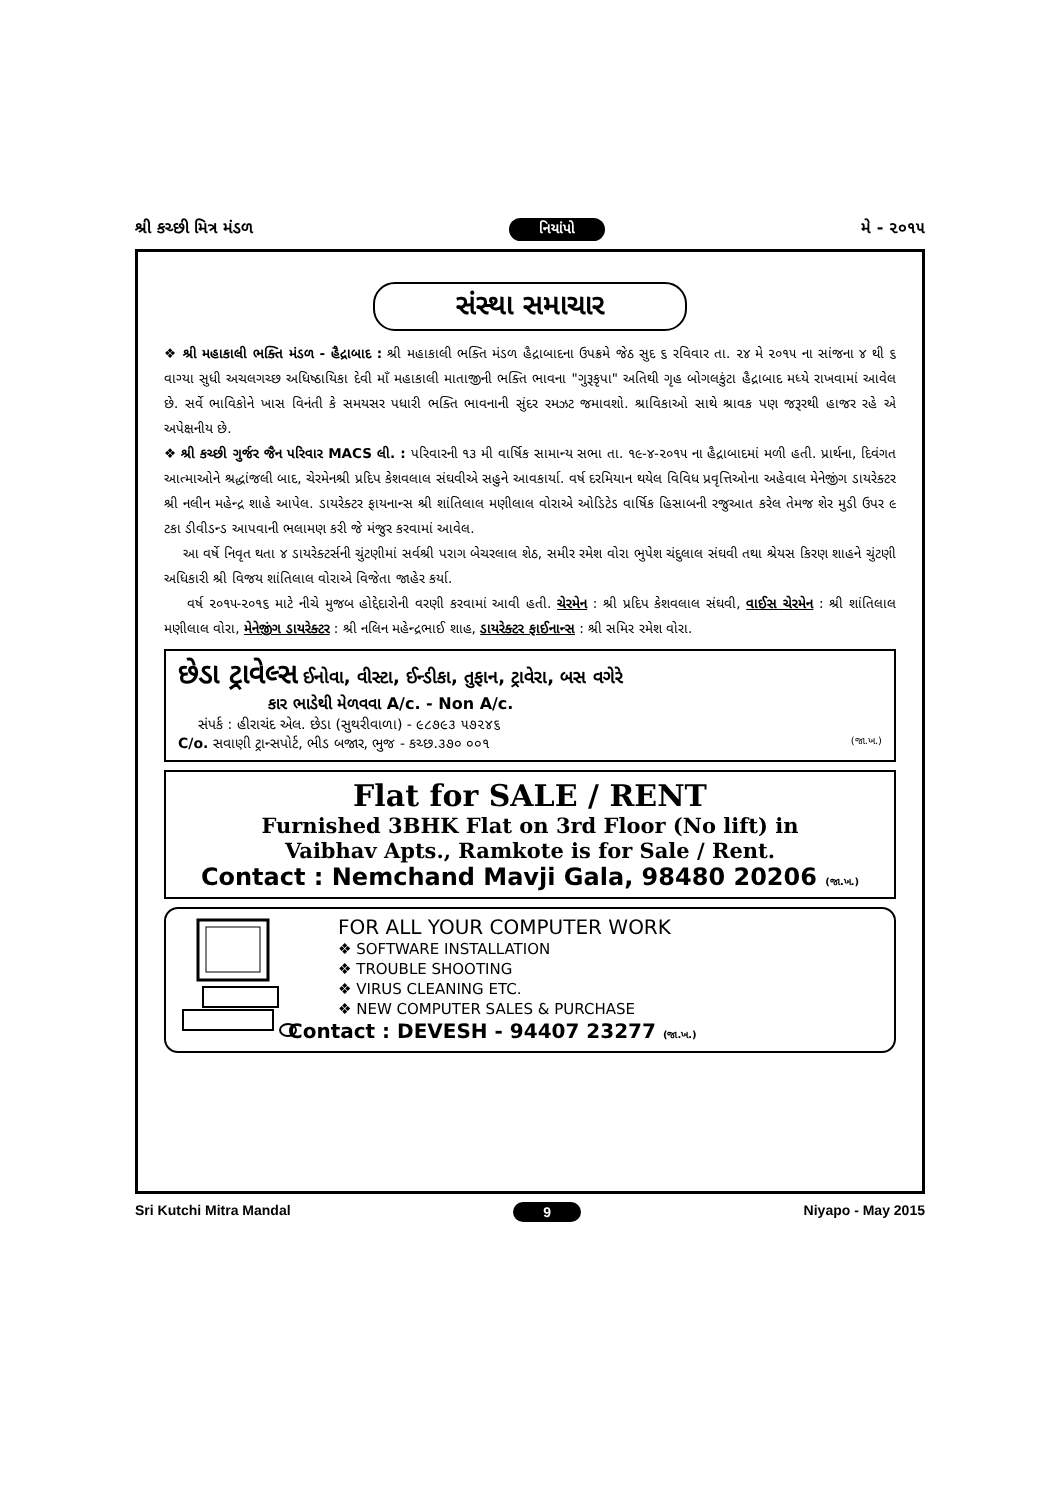શ્રી કચ્છી મિત્ર મંડળ નિયાંપો મે - ૨૦૧૫
સંસ્થા સમાચાર
❖ શ્રી મહાકાલી ભક્તિ મંડળ - હૈદ્રાબાદ : શ્રી મહાકાલી ભક્તિ મંડળ હૈદ્રાબાદના ઉપક્રમે જેઠ સુદ ૬ રવિવાર તા. ૨૪ મે ૨૦૧૫ ના સાંજના ૪ થી ૬ વાગ્યા સુધી અચલગચ્છ અધિષ્ઠાયિકા દેવી માઁ મહાકાલી માતાજીની ભક્તિ ભાવના "ગુરૂકૃપા" અતિથી ગૃહ બોગલકુંટા હૈદ્રાબાદ મધ્યે રાખવામાં આવેલ છે. સર્વે ભાવિકોને ખાસ વિનંતી કે સમયસર પધારી ભક્તિ ભાવનાની સુંદર રમઝટ જમાવશો. શ્રાવિકાઓ સાથે શ્રાવક પણ જરૂરથી હાજર રહે એ અપેક્ષનીય છે.
❖ શ્રી કચ્છી ગુર્જર જૈન પરિવાર MACS લી. : પરિવારની ૧૩ મી વાર્ષિક સામાન્ય સભા તા. ૧૯-૪-૨૦૧૫ ના હૈદ્રાબાદમાં મળી હતી. પ્રાર્થના, દિવંગત આત્માઓને શ્રદ્ધાંજલી બાદ, ચેરમેનશ્રી પ્રદિપ કેશવલાલ સંઘવીએ સહુને આવકાર્યા. વર્ષ દરમિયાન થયેલ વિવિધ પ્રવૃત્તિઓના અહેવાલ મેનેજીંગ ડાયરેક્ટર શ્રી નલીન મહેન્દ્ર શાહે આપેલ. ડાયરેક્ટર ફાયનાન્સ શ્રી શાંતિલાલ મણીલાલ વોરાએ ઓડિટેડ વાર્ષિક હિસાબની રજુઆત કરેલ તેમજ શેર મુડી ઉપર ૯ ટકા ડીવીડન્ડ આપવાની ભલામણ કરી જે મંજુર કરવામાં આવેલ.
આ વર્ષે નિવૃત થતા ૪ ડાયરેક્ટર્સની ચુંટણીમાં સર્વશ્રી પરાગ બેચરલાલ શેઠ, સમીર રમેશ વોરા ભુપેશ ચંદુલાલ સંઘવી તથા શ્રેયસ કિરણ શાહને ચુંટણી અધિકારી શ્રી વિજય શાંતિલાલ વોરાએ વિજેતા જાહેર કર્યા.
વર્ષ ૨૦૧૫-૨૦૧૬ માટે નીચે મુજબ હોદ્દેદારોની વરણી કરવામાં આવી હતી. ચેરમેન : શ્રી પ્રદિપ કેશવલાલ સંઘવી, વાઈસ ચેરમેન : શ્રી શાંતિલાલ મણીલાલ વોરા, મેનેજીંગ ડાયરેક્ટર : શ્રી નલિન મહેન્દ્રભાઈ શાહ, ડાયરેક્ટર ફાઈનાન્સ : શ્રી સમિર રમેશ વોરા.
છેડા ટ્રાવેલ્સ ઈનોવા, વીસ્ટા, ઈન્ડીકા, તુફાન, ટ્રાવેરા, બસ વગેરે
કાર ભાડેથી મેળવવા A/c. - Non A/c.
સંપર્ક : હીરાચંદ એલ. છેડા (સુથરીવાળા) - ૯૮૭૯૩ ૫૭૨૪૬
C/o. સવાણી ટ્રાન્સપોર્ટ, ભીડ બજાર, ભુજ - કચ્છ.૩૭૦ ૦૦૧ (જા.ખ.)
Flat for SALE / RENT
Furnished 3BHK Flat on 3rd Floor (No lift) in
Vaibhav Apts., Ramkote is for Sale / Rent.
Contact : Nemchand Mavji Gala, 98480 20206 (જા.ખ.)
FOR ALL YOUR COMPUTER WORK
❖ SOFTWARE INSTALLATION
❖ TROUBLE SHOOTING
❖ VIRUS CLEANING ETC.
❖ NEW COMPUTER SALES & PURCHASE
Contact : DEVESH - 94407 23277 (જા.ખ.)
Sri Kutchi Mitra Mandal 9 Niyapo - May 2015